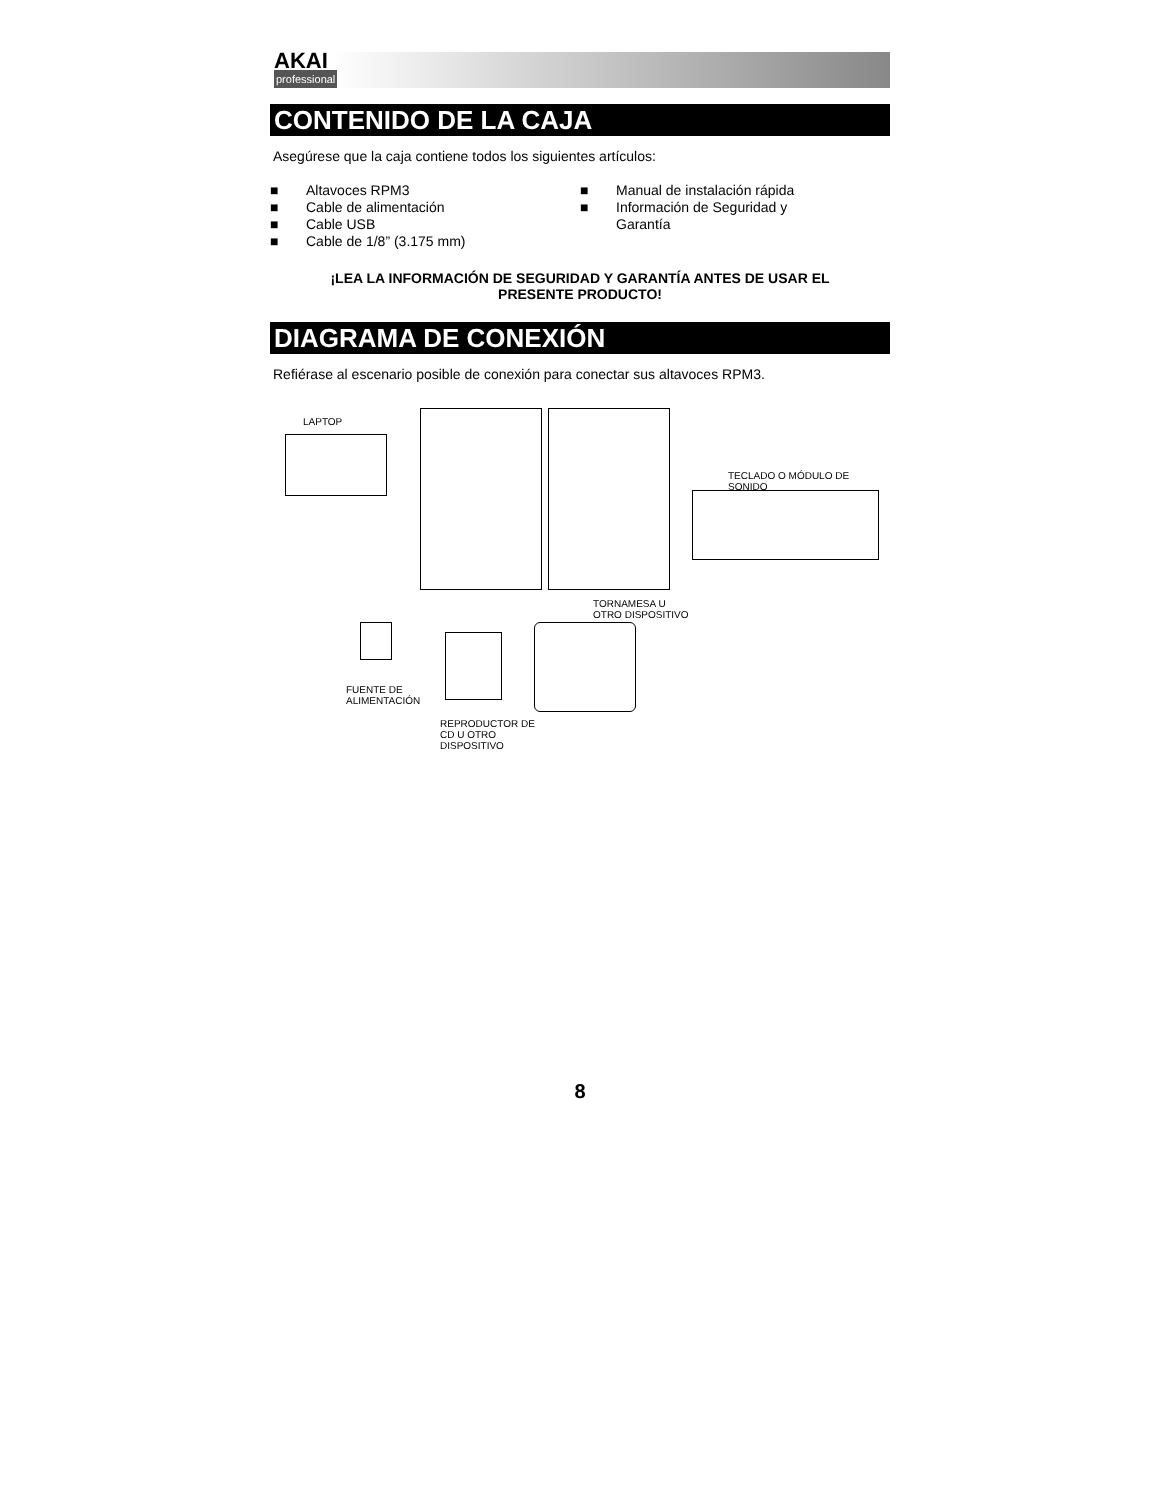AKAI
professional
CONTENIDO DE LA CAJA
Asegúrese que la caja contiene todos los siguientes artículos:
■ Altavoces RPM3
■ Cable de alimentación
■ Cable USB
■ Cable de 1/8” (3.175 mm)
■ Manual de instalación rápida
■ Información de Seguridad y
Garantía
¡LEA LA INFORMACIÓN DE SEGURIDAD Y GARANTÍA ANTES DE USAR EL
PRESENTE PRODUCTO!
DIAGRAMA DE CONEXIÓN
Refiérase al escenario posible de conexión para conectar sus altavoces RPM3.
LAPTOP
TECLADO O MÓDULO DE SONIDO
TORNAMESA U
OTRO DISPOSITIVO
FUENTE DE
ALIMENTACIÓN
REPRODUCTOR DE
CD U OTRO
DISPOSITIVO
8